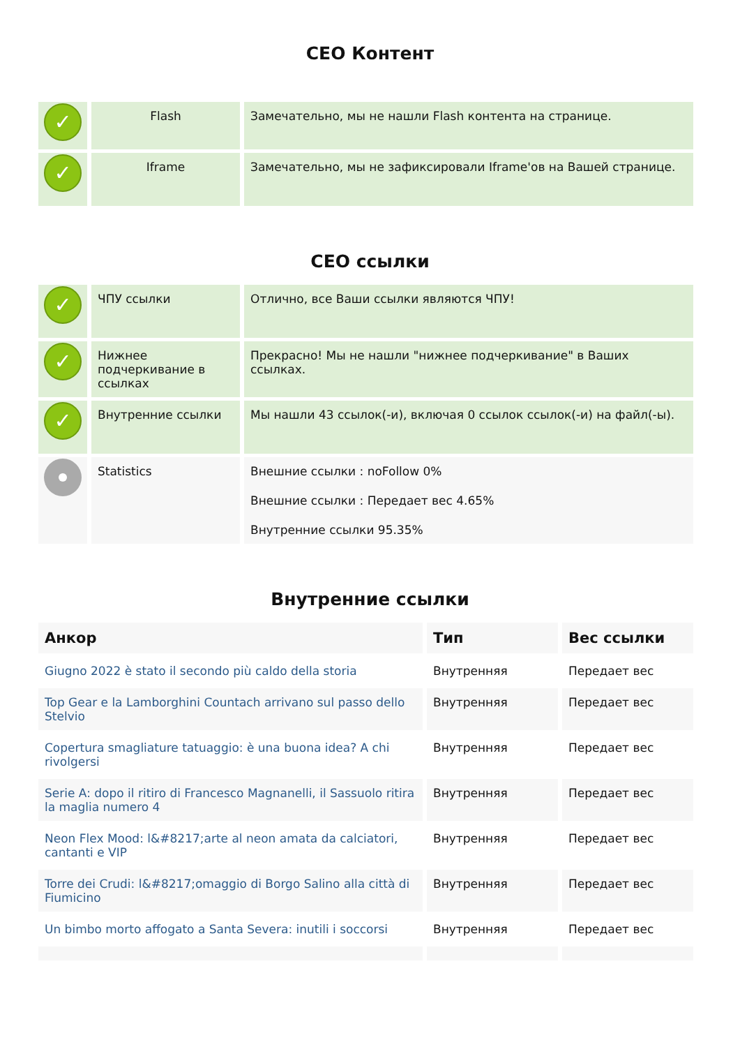СЕО Контент
| ✓ | Flash | Замечательно, мы не нашли Flash контента на странице. |
| ✓ | Iframe | Замечательно, мы не зафиксировали Iframe'ов на Вашей странице. |
СЕО ссылки
| ✓ | ЧПУ ссылки | Отлично, все Ваши ссылки являются ЧПУ! |
| ✓ | Нижнее подчеркивание в ссылках | Прекрасно! Мы не нашли "нижнее подчеркивание" в Ваших ссылках. |
| ✓ | Внутренние ссылки | Мы нашли 43 ссылок(-и), включая 0 ссылок ссылок(-и) на файл(-ы). |
| | Statistics | Внешние ссылки : noFollow 0% Внешние ссылки : Передает вес 4.65% Внутренние ссылки 95.35% |
Внутренние ссылки
| Анкор | Тип | Вес ссылки |
| --- | --- | --- |
| Giugno 2022 è stato il secondo più caldo della storia | Внутренняя | Передает вес |
| Top Gear e la Lamborghini Countach arrivano sul passo dello Stelvio | Внутренняя | Передает вес |
| Copertura smagliature tatuaggio: è una buona idea? A chi rivolgersi | Внутренняя | Передает вес |
| Serie A: dopo il ritiro di Francesco Magnanelli, il Sassuolo ritira la maglia numero 4 | Внутренняя | Передает вес |
| Neon Flex Mood: l&#8217;arte al neon amata da calciatori, cantanti e VIP | Внутренняя | Передает вес |
| Torre dei Crudi: l&#8217;omaggio di Borgo Salino alla città di Fiumicino | Внутренняя | Передает вес |
| Un bimbo morto affogato a Santa Severa: inutili i soccorsi | Внутренняя | Передает вес |